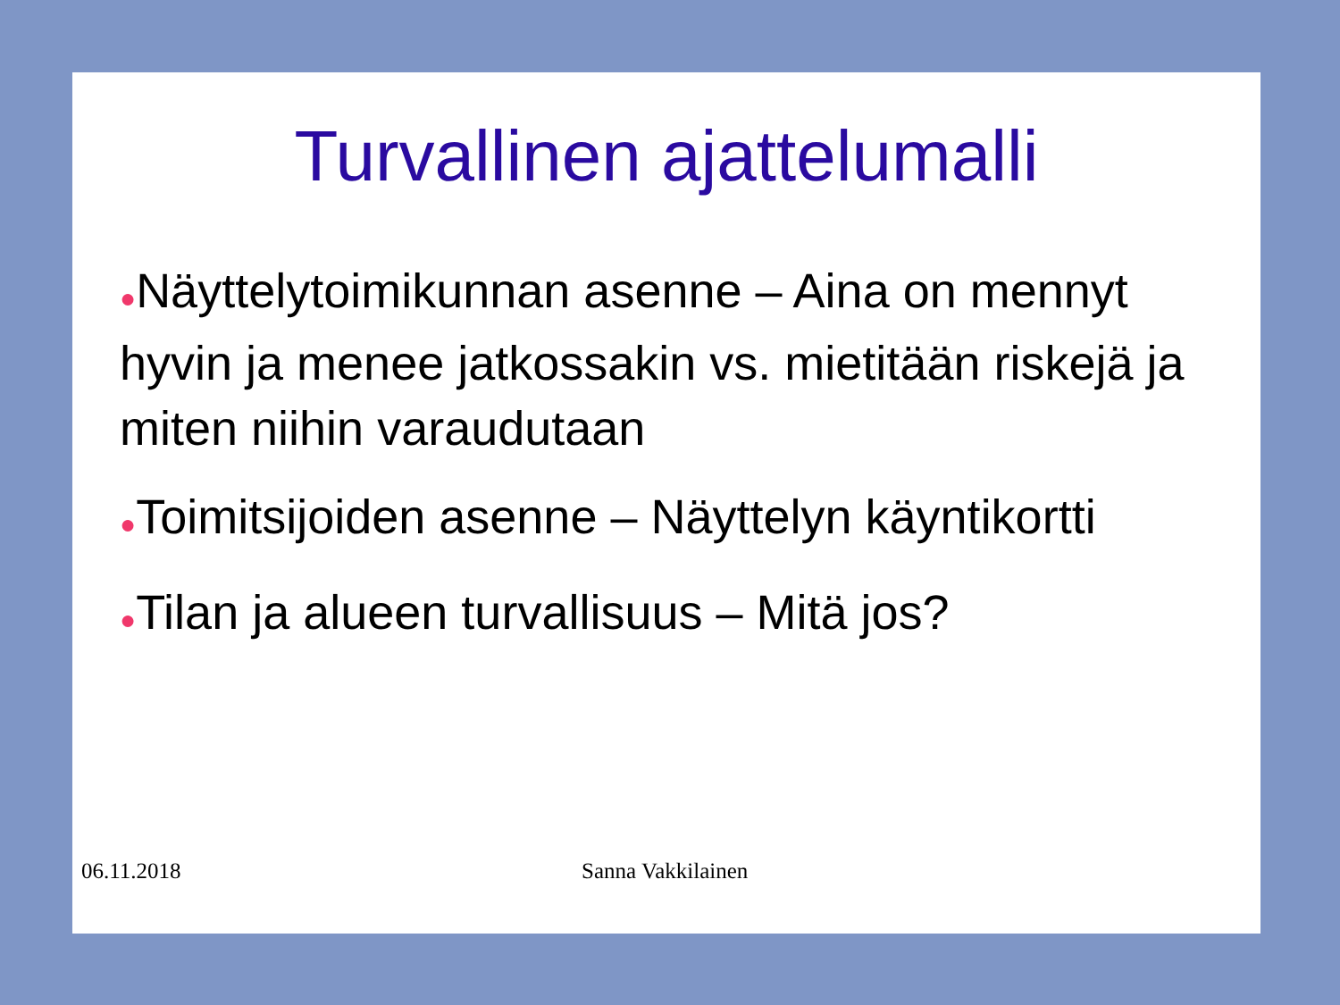Turvallinen ajattelumalli
●Näyttelytoimikunnan asenne – Aina on mennyt hyvin ja menee jatkossakin vs. mietitään riskejä ja miten niihin varaudutaan
●Toimitsijoiden asenne – Näyttelyn käyntikortti
●Tilan ja alueen turvallisuus – Mitä jos?
06.11.2018 Sanna Vakkilainen